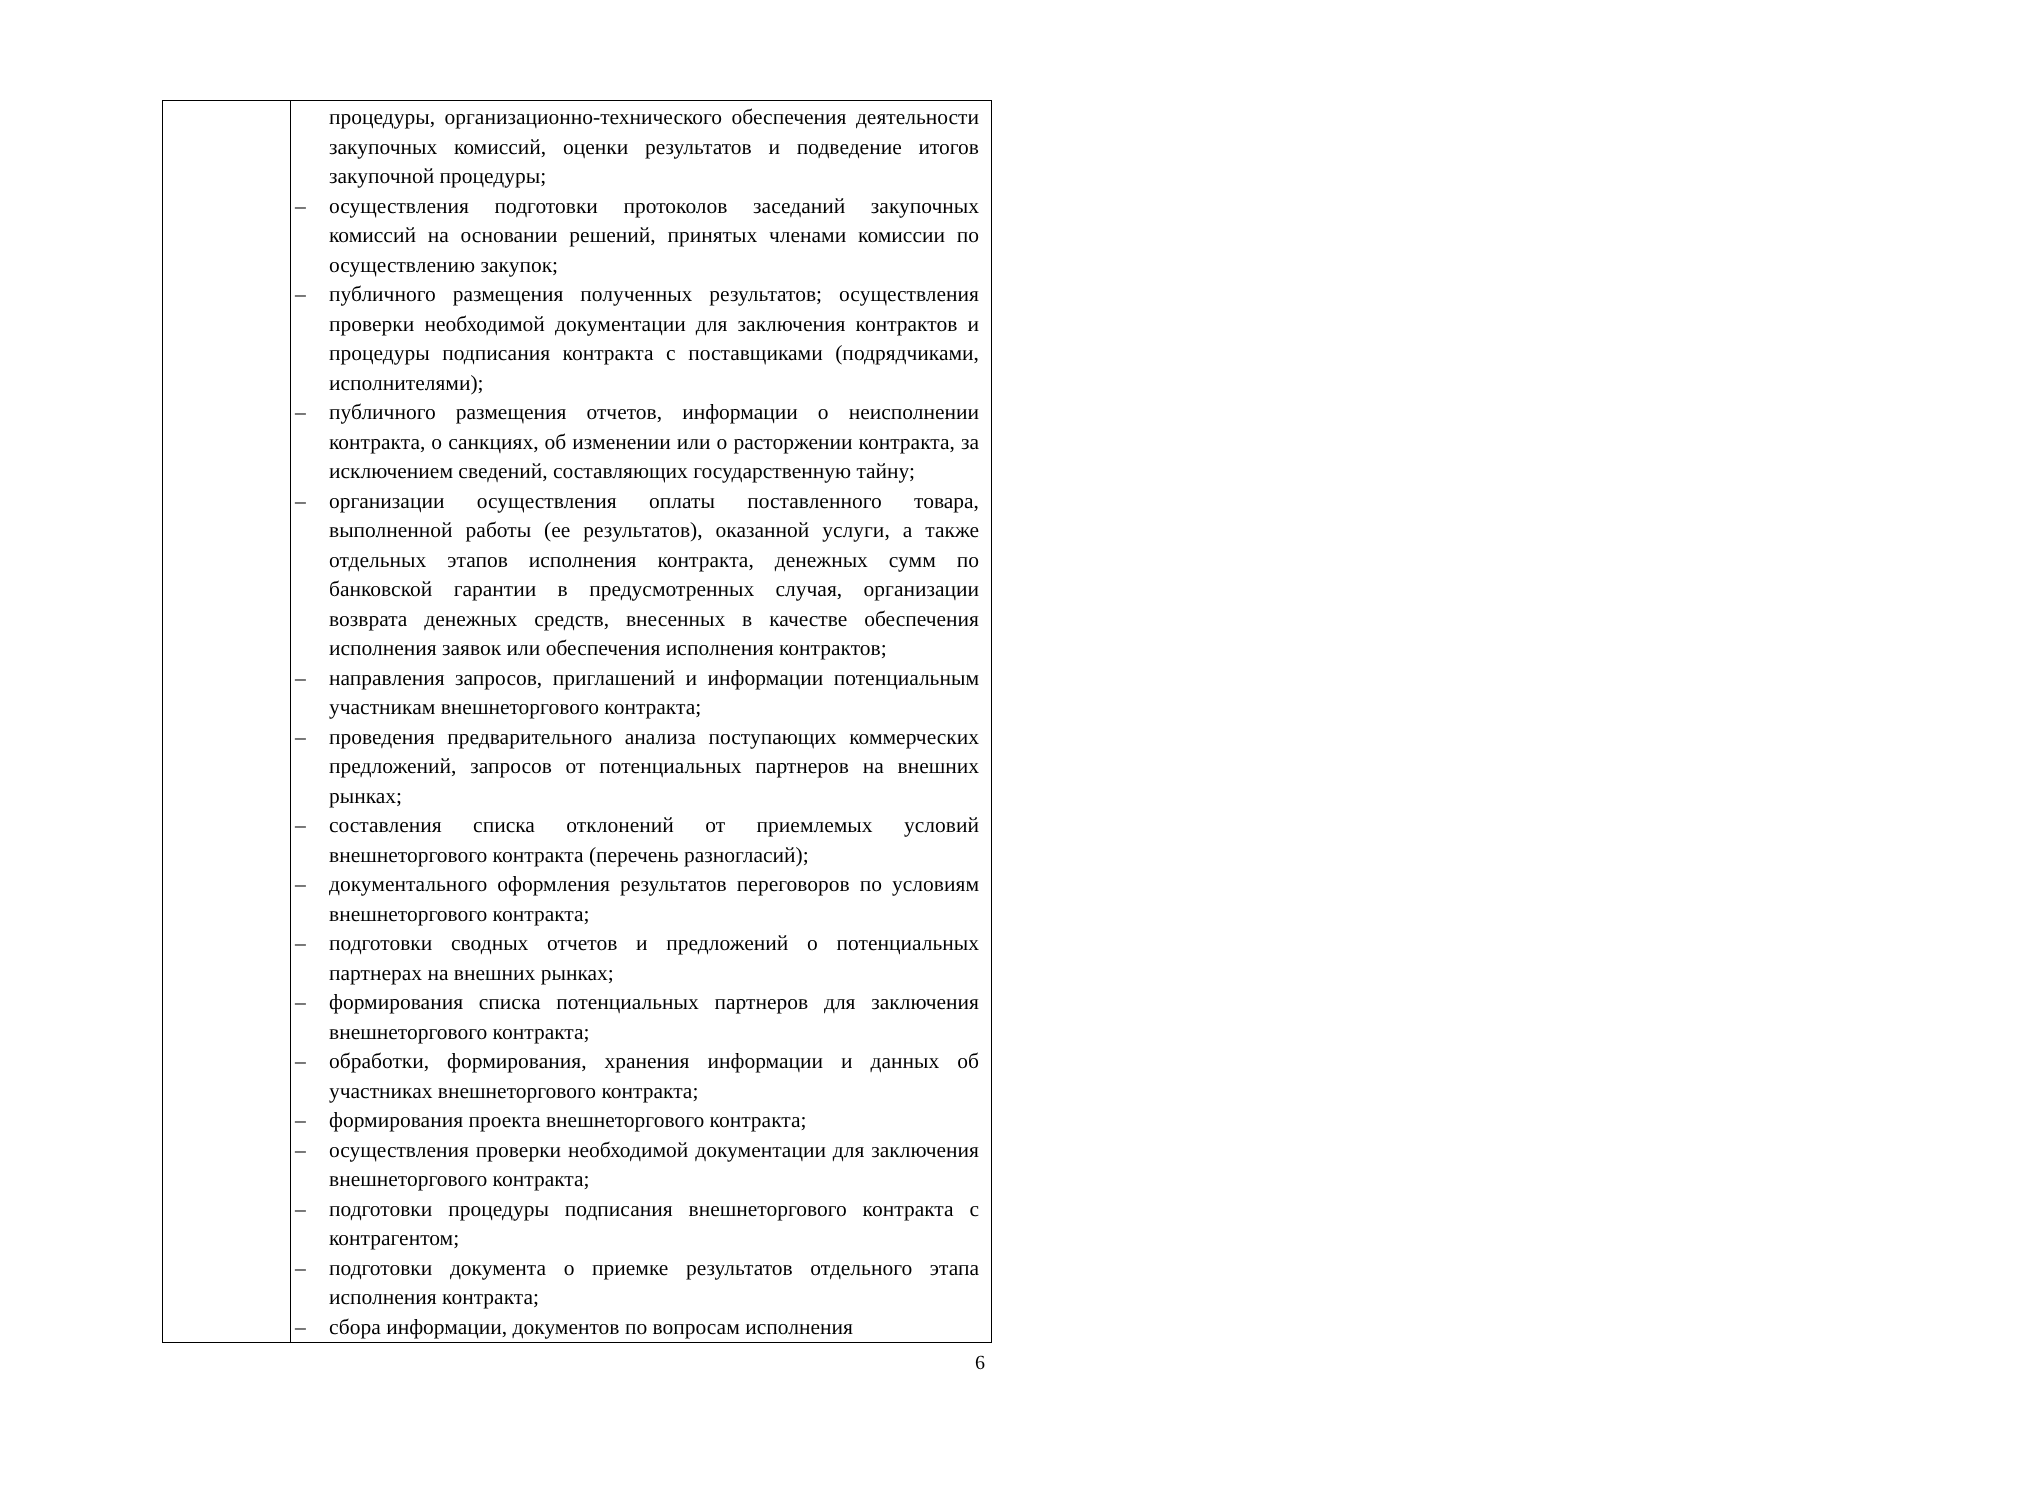| | процедуры, организационно-технического обеспечения деятельности закупочных комиссий, оценки результатов и подведение итогов закупочной процедуры; – осуществления подготовки протоколов заседаний закупочных комиссий на основании решений, принятых членами комиссии по осуществлению закупок; – публичного размещения полученных результатов; осуществления проверки необходимой документации для заключения контрактов и процедуры подписания контракта с поставщиками (подрядчиками, исполнителями); – публичного размещения отчетов, информации о неисполнении контракта, о санкциях, об изменении или о расторжении контракта, за исключением сведений, составляющих государственную тайну; – организации осуществления оплаты поставленного товара, выполненной работы (ее результатов), оказанной услуги, а также отдельных этапов исполнения контракта, денежных сумм по банковской гарантии в предусмотренных случая, организации возврата денежных средств, внесенных в качестве обеспечения исполнения заявок или обеспечения исполнения контрактов; – направления запросов, приглашений и информации потенциальным участникам внешнеторгового контракта; – проведения предварительного анализа поступающих коммерческих предложений, запросов от потенциальных партнеров на внешних рынках; – составления списка отклонений от приемлемых условий внешнеторгового контракта (перечень разногласий); – документального оформления результатов переговоров по условиям внешнеторгового контракта; – подготовки сводных отчетов и предложений о потенциальных партнерах на внешних рынках; – формирования списка потенциальных партнеров для заключения внешнеторгового контракта; – обработки, формирования, хранения информации и данных об участниках внешнеторгового контракта; – формирования проекта внешнеторгового контракта; – осуществления проверки необходимой документации для заключения внешнеторгового контракта; – подготовки процедуры подписания внешнеторгового контракта с контрагентом; – подготовки документа о приемке результатов отдельного этапа исполнения контракта; – сбора информации, документов по вопросам исполнения |
6